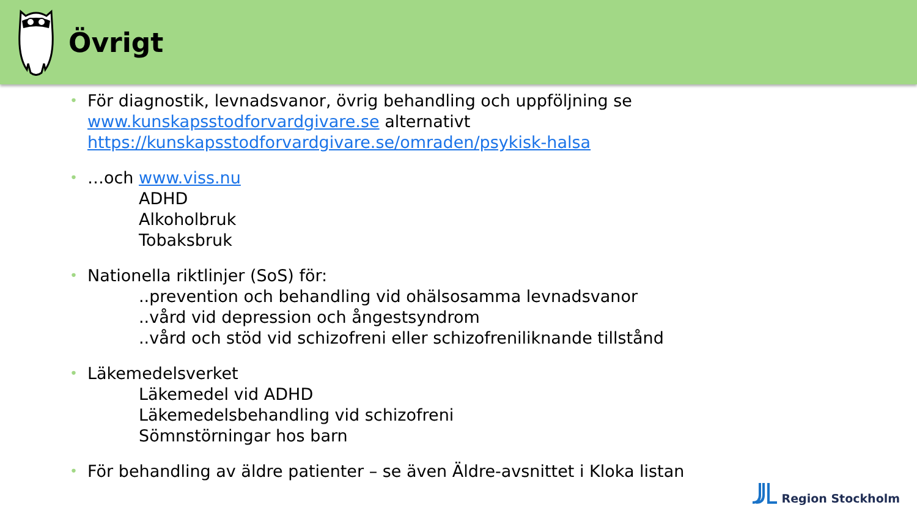Övrigt
• För diagnostik, levnadsvanor, övrig behandling och uppföljning se
www.kunskapsstodforvardgivare.se alternativt
https://kunskapsstodforvardgivare.se/omraden/psykisk-halsa
• …och www.viss.nu
ADHD
Alkoholbruk
Tobaksbruk
• Nationella riktlinjer (SoS) för:
..prevention och behandling vid ohälsosamma levnadsvanor
..vård vid depression och ångestsyndrom
..vård och stöd vid schizofreni eller schizofreniliknande tillstånd
• Läkemedelsverket
Läkemedel vid ADHD
Läkemedelsbehandling vid schizofreni
Sömnstörningar hos barn
• För behandling av äldre patienter – se även Äldre-avsnittet i Kloka listan
Region Stockholm